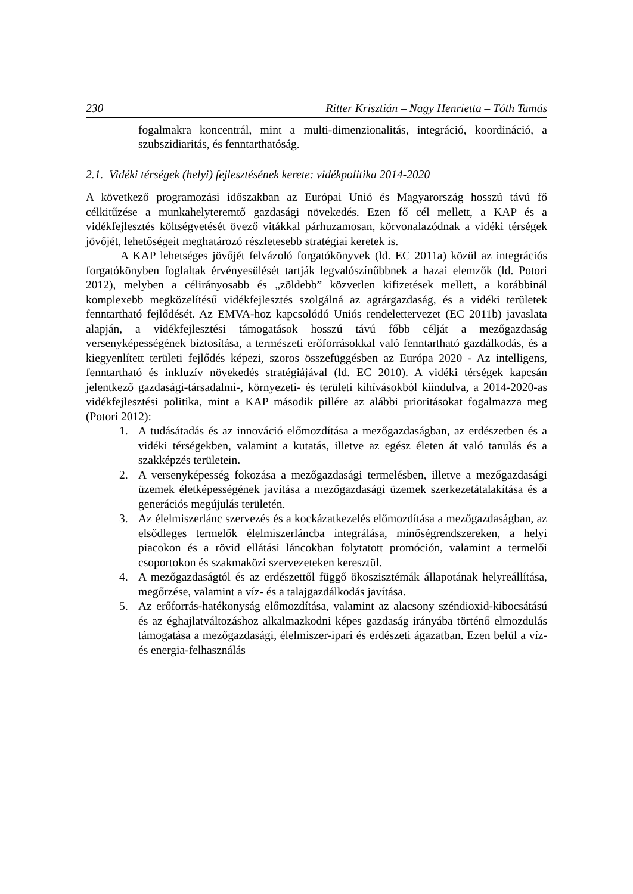230 Ritter Krisztián – Nagy Henrietta – Tóth Tamás
fogalmakra koncentrál, mint a multi-dimenzionalitás, integráció, koordináció, a szubszidiaritás, és fenntarthatóság.
2.1. Vidéki térségek (helyi) fejlesztésének kerete: vidékpolitika 2014-2020
A következő programozási időszakban az Európai Unió és Magyarország hosszú távú fő célkitűzése a munkahelyteremtő gazdasági növekedés. Ezen fő cél mellett, a KAP és a vidékfejlesztés költségvetését övező vitákkal párhuzamosan, körvonalazódnak a vidéki térségek jövőjét, lehetőségeit meghatározó részletesebb stratégiai keretek is.
A KAP lehetséges jövőjét felvázoló forgatókönyvek (ld. EC 2011a) közül az integrációs forgatókönyben foglaltak érvényesülését tartják legvalószínűbbnek a hazai elemzők (ld. Potori 2012), melyben a célirányosabb és „zöldebb” közvetlen kifizetések mellett, a korábbinál komplexebb megközelítésű vidékfejlesztés szolgálná az agrárgazdaság, és a vidéki területek fenntartható fejlődését. Az EMVA-hoz kapcsolódó Uniós rendelettervezet (EC 2011b) javaslata alapján, a vidékfejlesztési támogatások hosszú távú főbb célját a mezőgazdaság versenyképességének biztosítása, a természeti erőforrásokkal való fenntartható gazdálkodás, és a kiegyenlített területi fejlődés képezi, szoros összefüggésben az Európa 2020 - Az intelligens, fenntartható és inkluzív növekedés stratégiájával (ld. EC 2010). A vidéki térségek kapcsán jelentkező gazdasági-társadalmi-, környezeti- és területi kihívásokból kiindulva, a 2014-2020-as vidékfejlesztési politika, mint a KAP második pillére az alábbi prioritásokat fogalmazza meg (Potori 2012):
1. A tudásátadás és az innováció előmozdítása a mezőgazdaságban, az erdészetben és a vidéki térségekben, valamint a kutatás, illetve az egész életen át való tanulás és a szakképzés területein.
2. A versenyképesség fokozása a mezőgazdasági termelésben, illetve a mezőgazdasági üzemek életképességének javítása a mezőgazdasági üzemek szerkezetátalakítása és a generációs megújulás területén.
3. Az élelmiszerlánc szervezés és a kockázatkezelés előmozdítása a mezőgazdaságban, az elsődleges termelők élelmiszerláncba integrálása, minőségrendszereken, a helyi piacokon és a rövid ellátási láncokban folytatott promóción, valamint a termelői csoportokon és szakmaközi szervezeteken keresztül.
4. A mezőgazdaságtól és az erdészettől függő ökoszisztémák állapotának helyreállítása, megőrzése, valamint a víz- és a talajgazdálkodás javítása.
5. Az erőforrás-hatékonyság előmozdítása, valamint az alacsony széndioxid-kibocsátású és az éghajlatváltozáshoz alkalmazkodni képes gazdaság irányába történő elmozdulás támogatása a mezőgazdasági, élelmiszer-ipari és erdészeti ágazatban. Ezen belül a víz- és energia-felhasználás